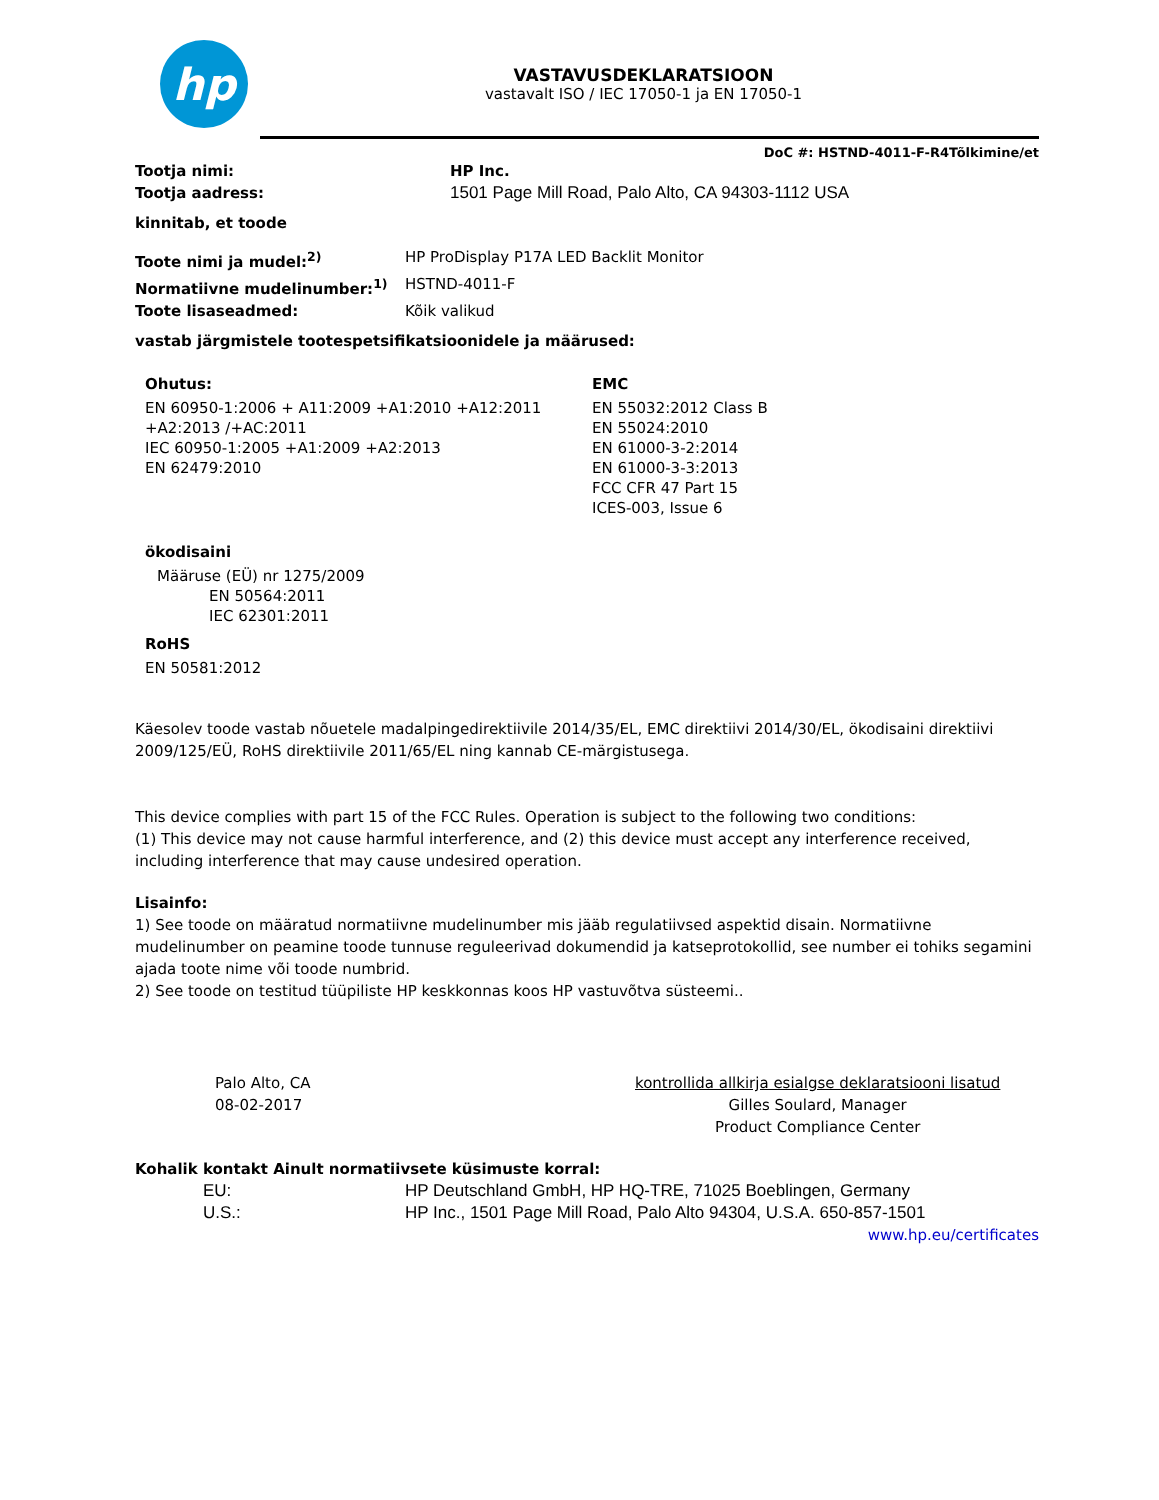hp
VASTAVUSDEKLARATSIOON
vastavalt ISO / IEC 17050-1 ja EN 17050-1
DoC #: HSTND-4011-F-R4Tõlkimine/et
Tootja nimi: HP Inc.
Tootja aadress: 1501 Page Mill Road, Palo Alto, CA 94303-1112 USA
kinnitab, et toode
Toote nimi ja mudel:<sup>2)</sup> HP ProDisplay P17A LED Backlit Monitor
Normatiivne mudelinumber:<sup>1)</sup> HSTND-4011-F
Toote lisaseadmed: Kõik valikud
vastab järgmistele tootespetsifikatsioonidele ja määrused:
Ohutus:
EN 60950-1:2006 + A11:2009 +A1:2010 +A12:2011
+A2:2013 /+AC:2011
IEC 60950-1:2005 +A1:2009 +A2:2013
EN 62479:2010
EMC
EN 55032:2012 Class B
EN 55024:2010
EN 61000-3-2:2014
EN 61000-3-3:2013
FCC CFR 47 Part 15
ICES-003, Issue 6
ökodisaini
Määruse (EÜ) nr 1275/2009
EN 50564:2011
IEC 62301:2011
RoHS
EN 50581:2012
Käesolev toode vastab nõuetele madalpingedirektiivile 2014/35/EL, EMC direktiivi 2014/30/EL, ökodisaini direktiivi 2009/125/EÜ, RoHS direktiivile 2011/65/EL ning kannab CE-märgistusega.
This device complies with part 15 of the FCC Rules. Operation is subject to the following two conditions:
(1) This device may not cause harmful interference, and (2) this device must accept any interference received, including interference that may cause undesired operation.
Lisainfo:
1) See toode on määratud normatiivne mudelinumber mis jääb regulatiivsed aspektid disain. Normatiivne mudelinumber on peamine toode tunnuse reguleerivad dokumendid ja katseprotokollid, see number ei tohiks segamini ajada toote nime või toode numbrid.
2) See toode on testitud tüüpiliste HP keskkonnas koos HP vastuvõtva süsteemi..
Palo Alto, CA
08-02-2017
kontrollida allkirja esialgse deklaratsiooni lisatud
Gilles Soulard, Manager
Product Compliance Center
Kohalik kontakt Ainult normatiivsete küsimuste korral:
EU: HP Deutschland GmbH, HP HQ-TRE, 71025 Boeblingen, Germany
U.S.: HP Inc., 1501 Page Mill Road, Palo Alto 94304, U.S.A. 650-857-1501
www.hp.eu/certificates